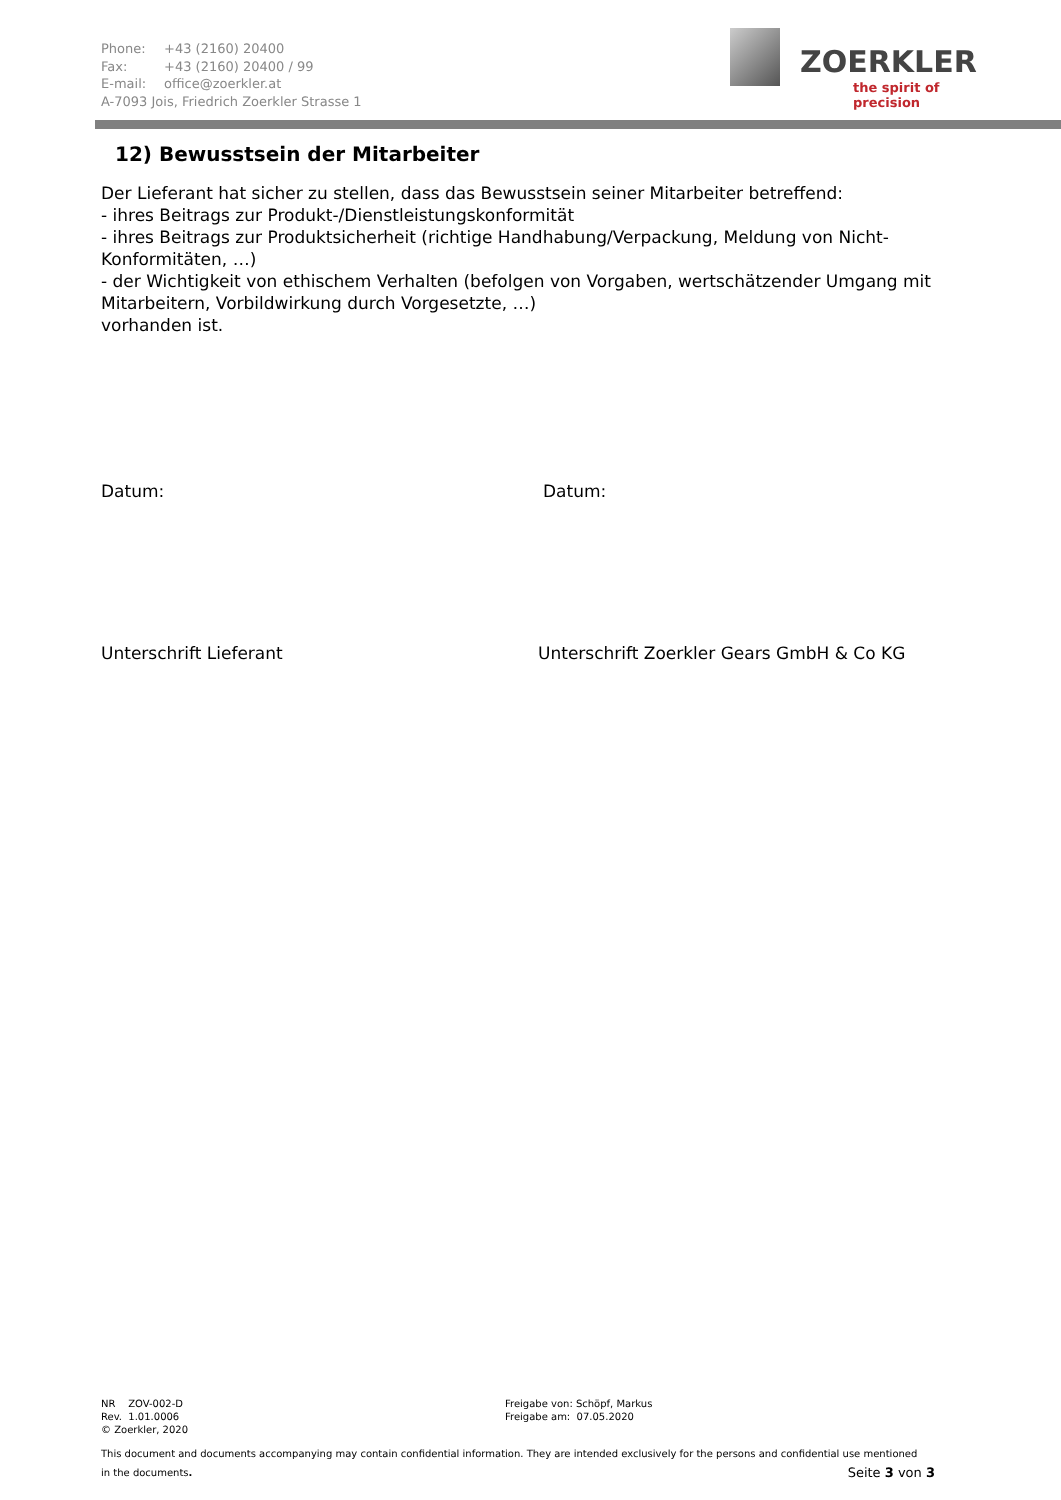Phone: +43 (2160) 20400
Fax: +43 (2160) 20400 / 99
E-mail: office@zoerkler.at
A-7093 Jois, Friedrich Zoerkler Strasse 1
ZOERKLER
the spirit of precision
12) Bewusstsein der Mitarbeiter
Der Lieferant hat sicher zu stellen, dass das Bewusstsein seiner Mitarbeiter betreffend:
- ihres Beitrags zur Produkt-/Dienstleistungskonformität
- ihres Beitrags zur Produktsicherheit (richtige Handhabung/Verpackung, Meldung von Nicht-Konformitäten, …)
- der Wichtigkeit von ethischem Verhalten (befolgen von Vorgaben, wertschätzender Umgang mit Mitarbeitern, Vorbildwirkung durch Vorgesetzte, …)
vorhanden ist.
Datum: Datum:
Unterschrift Lieferant Unterschrift Zoerkler Gears GmbH & Co KG
NR ZOV-002-D
Rev. 1.01.0006
© Zoerkler, 2020
Freigabe von: Schöpf, Markus
Freigabe am: 07.05.2020
This document and documents accompanying may contain confidential information. They are intended exclusively for the persons and confidential use mentioned
in the documents. Seite 3 von 3